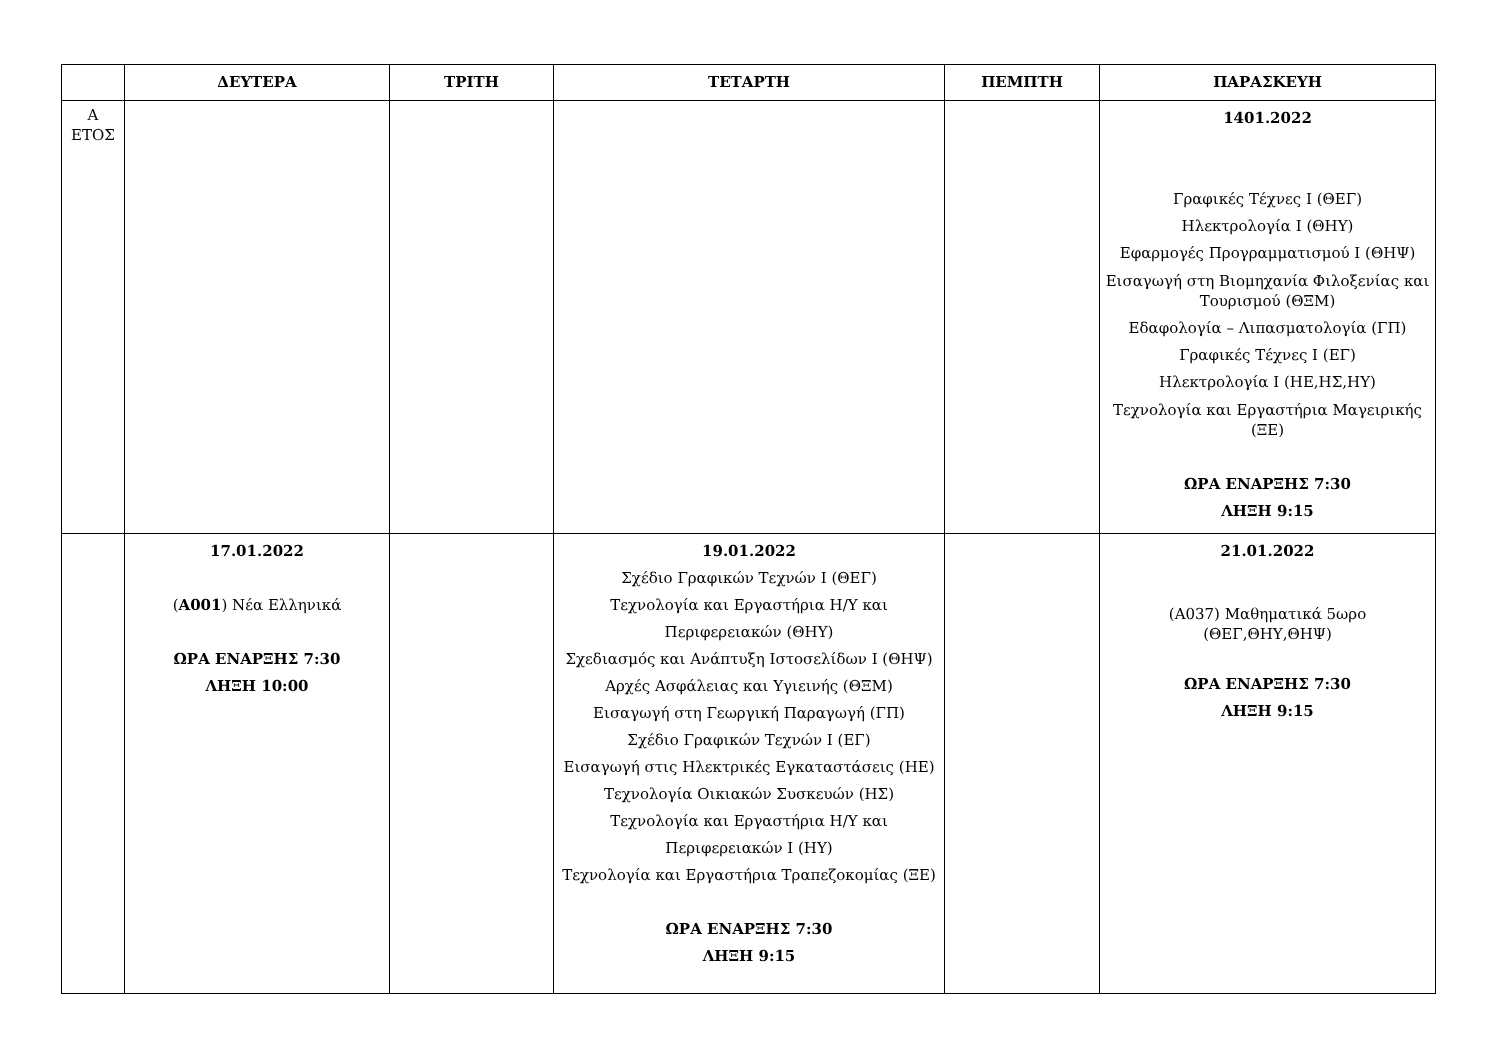| | ΔΕΥΤΕΡΑ | ΤΡΙΤΗ | ΤΕΤΑΡΤΗ | ΠΕΜΠΤΗ | ΠΑΡΑΣΚΕΥΗ |
| --- | --- | --- | --- | --- | --- |
| Α ΕΤΟΣ | | | | | 1401.2022 Γραφικές Τέχνες I (ΘΕΓ) Ηλεκτρολογία Ι (ΘΗΥ) Εφαρμογές Προγραμματισμού Ι (ΘΗΨ) Εισαγωγή στη Βιομηχανία Φιλοξενίας και Τουρισμού (ΘΞΜ) Εδαφολογία – Λιπασματολογία (ΓΠ) Γραφικές Τέχνες Ι (ΕΓ) Ηλεκτρολογία Ι (ΗΕ,ΗΣ,ΗΥ) Τεχνολογία και Εργαστήρια Μαγειρικής (ΞΕ) ΩΡΑ ΕΝΑΡΞΗΣ 7:30 ΛΗΞΗ 9:15 |
| | 17.01.2022 ( Α001 ) Νέα Ελληνικά ΩΡΑ ΕΝΑΡΞΗΣ 7:30 ΛΗΞΗ 10:00 | | 19.01.2022 Σχέδιο Γραφικών Τεχνών Ι (ΘΕΓ) Τεχνολογία και Εργαστήρια Η/Υ και Περιφερειακών (ΘΗΥ) Σχεδιασμός και Ανάπτυξη Ιστοσελίδων Ι (ΘΗΨ) Αρχές Ασφάλειας και Υγιεινής (ΘΞΜ) Εισαγωγή στη Γεωργική Παραγωγή (ΓΠ) Σχέδιο Γραφικών Τεχνών Ι (ΕΓ) Εισαγωγή στις Ηλεκτρικές Εγκαταστάσεις (ΗΕ) Τεχνολογία Οικιακών Συσκευών (ΗΣ) Τεχνολογία και Εργαστήρια Η/Υ και Περιφερειακών Ι (ΗΥ) Τεχνολογία και Εργαστήρια Τραπεζοκομίας (ΞΕ) ΩΡΑ ΕΝΑΡΞΗΣ 7:30 ΛΗΞΗ 9:15 | | 21.01.2022 (Α037) Μαθηματικά 5ωρο (ΘΕΓ,ΘΗΥ,ΘΗΨ) ΩΡΑ ΕΝΑΡΞΗΣ 7:30 ΛΗΞΗ 9:15 |